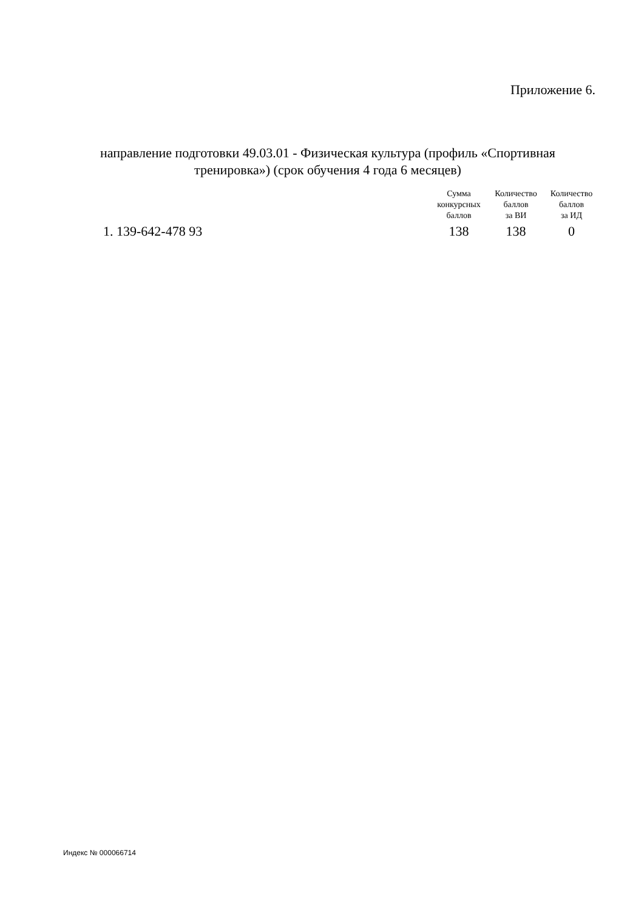Приложение 6.
направление подготовки 49.03.01 - Физическая культура (профиль «Спортивная тренировка») (срок обучения 4 года 6 месяцев)
| | Сумма конкурсных баллов | Количество баллов за ВИ | Количество баллов за ИД |
| --- | --- | --- | --- |
| 1. 139-642-478 93 | 138 | 138 | 0 |
Индекс № 000066714